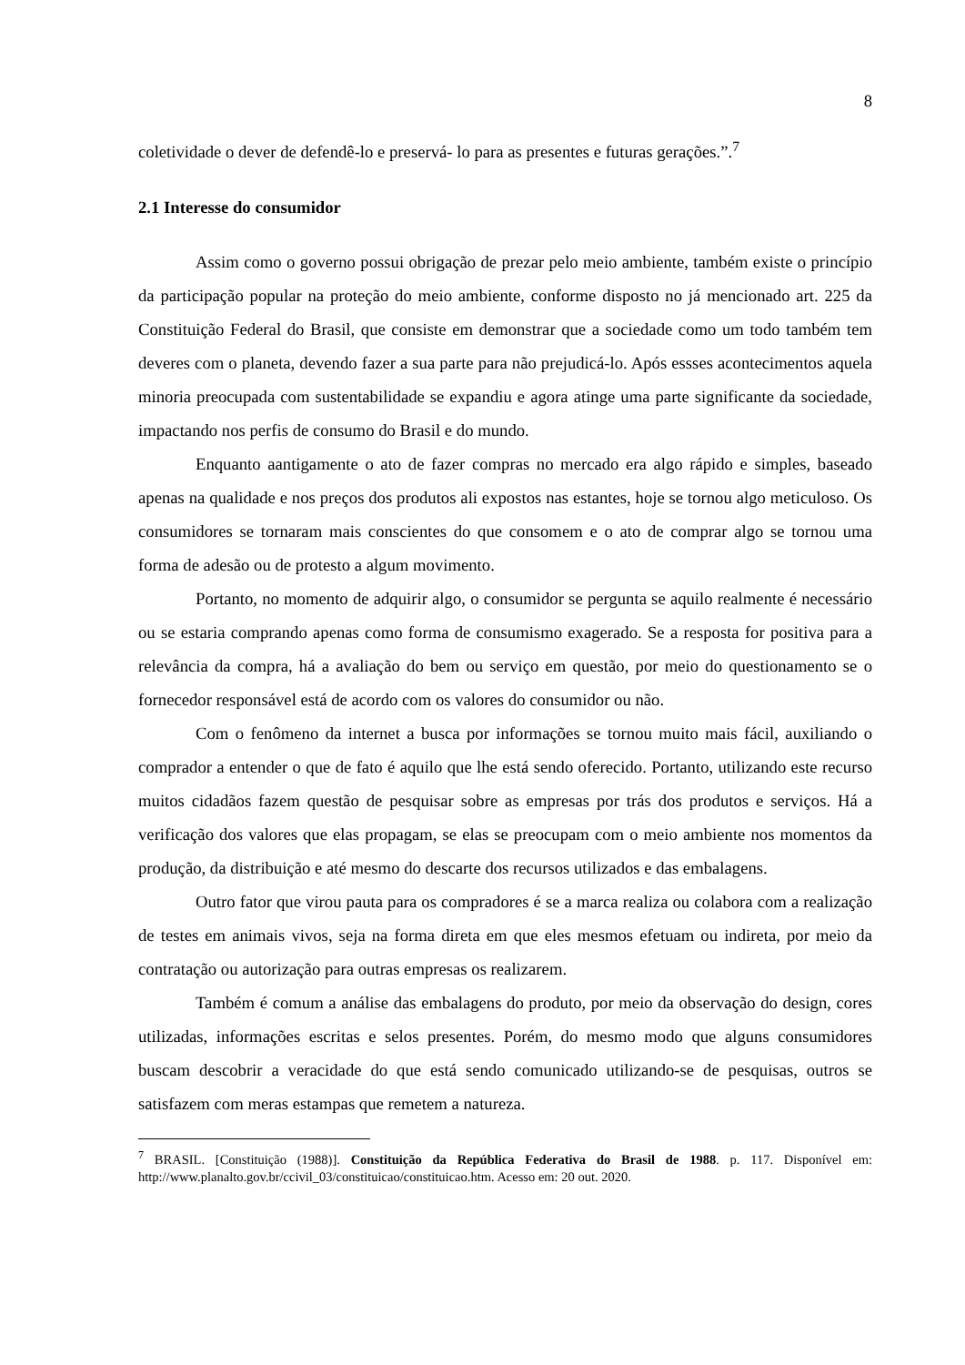8
coletividade o dever de defendê-lo e preservá- lo para as presentes e futuras gerações.”.<sup>7</sup>
2.1 Interesse do consumidor
Assim como o governo possui obrigação de prezar pelo meio ambiente, também existe o princípio da participação popular na proteção do meio ambiente, conforme disposto no já mencionado art. 225 da Constituição Federal do Brasil, que consiste em demonstrar que a sociedade como um todo também tem deveres com o planeta, devendo fazer a sua parte para não prejudicá-lo. Após essses acontecimentos aquela minoria preocupada com sustentabilidade se expandiu e agora atinge uma parte significante da sociedade, impactando nos perfis de consumo do Brasil e do mundo.
Enquanto aantigamente o ato de fazer compras no mercado era algo rápido e simples, baseado apenas na qualidade e nos preços dos produtos ali expostos nas estantes, hoje se tornou algo meticuloso. Os consumidores se tornaram mais conscientes do que consomem e o ato de comprar algo se tornou uma forma de adesão ou de protesto a algum movimento.
Portanto, no momento de adquirir algo, o consumidor se pergunta se aquilo realmente é necessário ou se estaria comprando apenas como forma de consumismo exagerado. Se a resposta for positiva para a relevância da compra, há a avaliação do bem ou serviço em questão, por meio do questionamento se o fornecedor responsável está de acordo com os valores do consumidor ou não.
Com o fenômeno da internet a busca por informações se tornou muito mais fácil, auxiliando o comprador a entender o que de fato é aquilo que lhe está sendo oferecido. Portanto, utilizando este recurso muitos cidadãos fazem questão de pesquisar sobre as empresas por trás dos produtos e serviços. Há a verificação dos valores que elas propagam, se elas se preocupam com o meio ambiente nos momentos da produção, da distribuição e até mesmo do descarte dos recursos utilizados e das embalagens.
Outro fator que virou pauta para os compradores é se a marca realiza ou colabora com a realização de testes em animais vivos, seja na forma direta em que eles mesmos efetuam ou indireta, por meio da contratação ou autorização para outras empresas os realizarem.
Também é comum a análise das embalagens do produto, por meio da observação do design, cores utilizadas, informações escritas e selos presentes. Porém, do mesmo modo que alguns consumidores buscam descobrir a veracidade do que está sendo comunicado utilizando-se de pesquisas, outros se satisfazem com meras estampas que remetem a natureza.
<sup>7</sup> BRASIL. [Constituição (1988)]. Constituição da República Federativa do Brasil de 1988. p. 117. Disponível em: http://www.planalto.gov.br/ccivil_03/constituicao/constituicao.htm. Acesso em: 20 out. 2020.